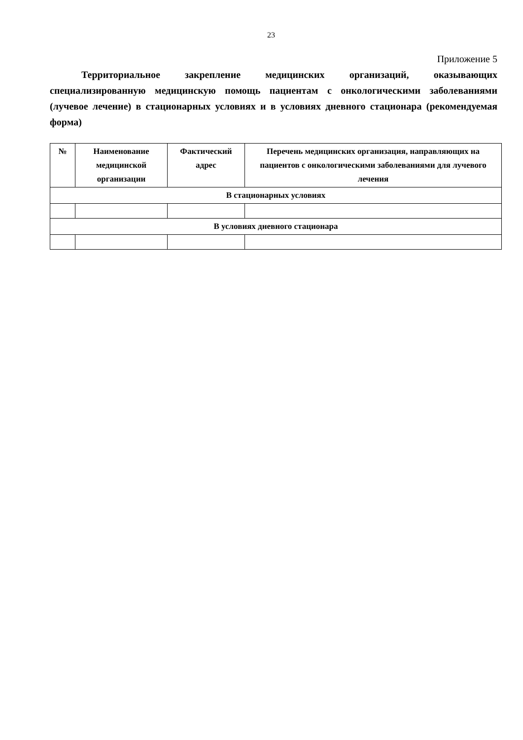23
Приложение 5
Территориальное закрепление медицинских организаций, оказывающих специализированную медицинскую помощь пациентам с онкологическими заболеваниями (лучевое лечение) в стационарных условиях и в условиях дневного стационара (рекомендуемая форма)
| № | Наименование медицинской организации | Фактический адрес | Перечень медицинских организация, направляющих на пациентов с онкологическими заболеваниями для лучевого лечения |
| --- | --- | --- | --- |
| В стационарных условиях | | | |
| В условиях дневного стационара | | | |